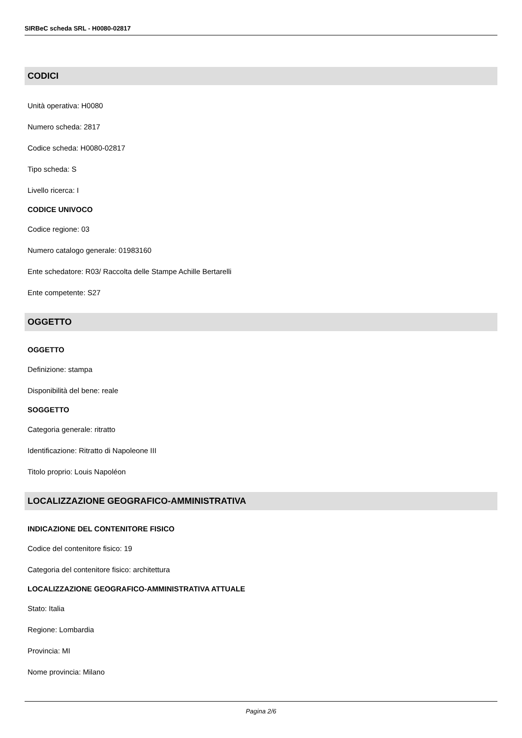SIRBeC scheda SRL - H0080-02817
CODICI
Unità operativa: H0080
Numero scheda: 2817
Codice scheda: H0080-02817
Tipo scheda: S
Livello ricerca: I
CODICE UNIVOCO
Codice regione: 03
Numero catalogo generale: 01983160
Ente schedatore: R03/ Raccolta delle Stampe Achille Bertarelli
Ente competente: S27
OGGETTO
OGGETTO
Definizione: stampa
Disponibilità del bene: reale
SOGGETTO
Categoria generale: ritratto
Identificazione: Ritratto di Napoleone III
Titolo proprio: Louis Napoléon
LOCALIZZAZIONE GEOGRAFICO-AMMINISTRATIVA
INDICAZIONE DEL CONTENITORE FISICO
Codice del contenitore fisico: 19
Categoria del contenitore fisico: architettura
LOCALIZZAZIONE GEOGRAFICO-AMMINISTRATIVA ATTUALE
Stato: Italia
Regione: Lombardia
Provincia: MI
Nome provincia: Milano
Pagina 2/6